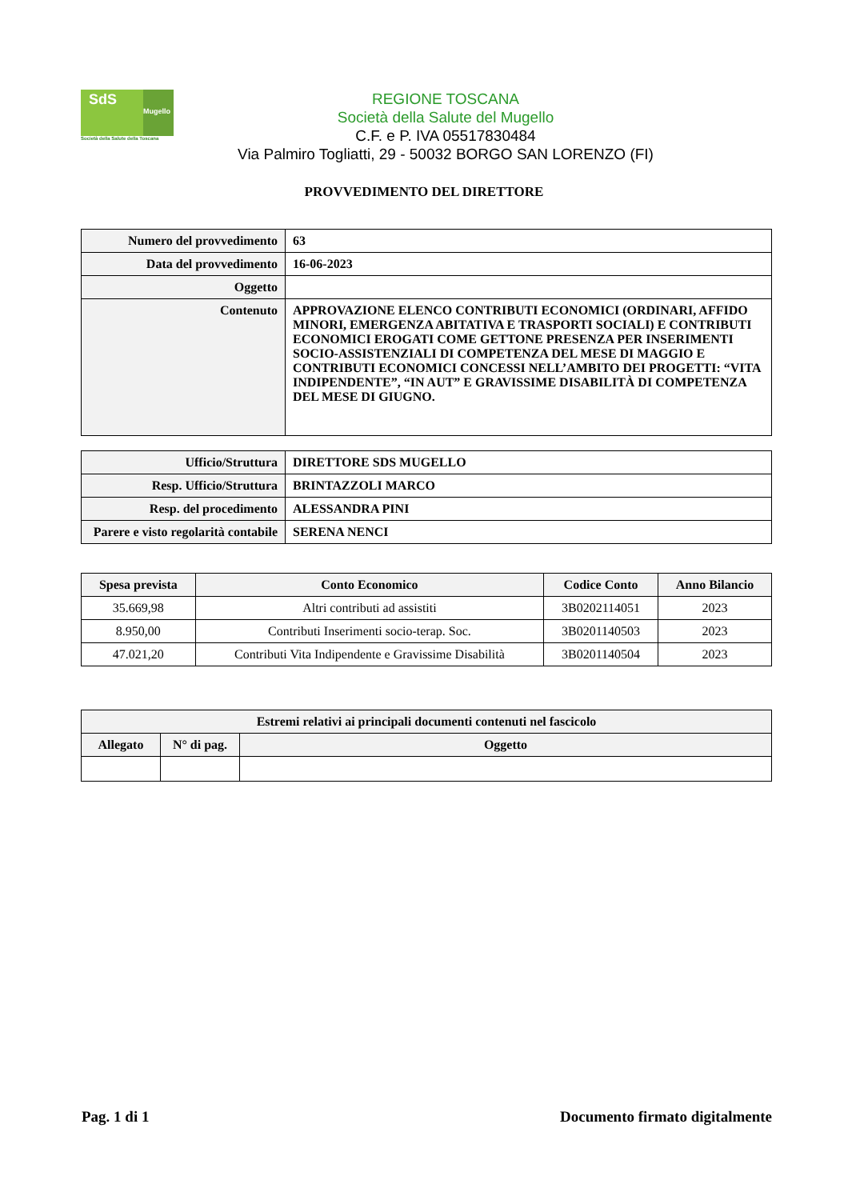SdS
Mugello
Società della Salute della Toscana
REGIONE TOSCANA
Società della Salute del Mugello
C.F. e P. IVA 05517830484
Via Palmiro Togliatti, 29 - 50032 BORGO SAN LORENZO (FI)
PROVVEDIMENTO DEL DIRETTORE
| Numero del provvedimento | 63 |
| Data del provvedimento | 16-06-2023 |
| Oggetto | |
| Contenuto | APPROVAZIONE ELENCO CONTRIBUTI ECONOMICI (ORDINARI, AFFIDO MINORI, EMERGENZA ABITATIVA E TRASPORTI SOCIALI) E CONTRIBUTI ECONOMICI EROGATI COME GETTONE PRESENZA PER INSERIMENTI SOCIO-ASSISTENZIALI DI COMPETENZA DEL MESE DI MAGGIO E CONTRIBUTI ECONOMICI CONCESSI NELL’AMBITO DEI PROGETTI: “VITA INDIPENDENTE”, “IN AUT” E GRAVISSIME DISABILITÀ DI COMPETENZA DEL MESE DI GIUGNO. |
| Ufficio/Struttura | DIRETTORE SDS MUGELLO |
| Resp. Ufficio/Struttura | BRINTAZZOLI MARCO |
| Resp. del procedimento | ALESSANDRA PINI |
| Parere e visto regolarità contabile | SERENA NENCI |
| Spesa prevista | Conto Economico | Codice Conto | Anno Bilancio |
| --- | --- | --- | --- |
| 35.669,98 | Altri contributi ad assistiti | 3B0202114051 | 2023 |
| 8.950,00 | Contributi Inserimenti socio-terap. Soc. | 3B0201140503 | 2023 |
| 47.021,20 | Contributi Vita Indipendente e Gravissime Disabilità | 3B0201140504 | 2023 |
| Estremi relativi ai principali documenti contenuti nel fascicolo | | |
| --- | --- | --- |
| Allegato | N° di pag. | Oggetto |
Pag. 1 di 1 Documento firmato digitalmente